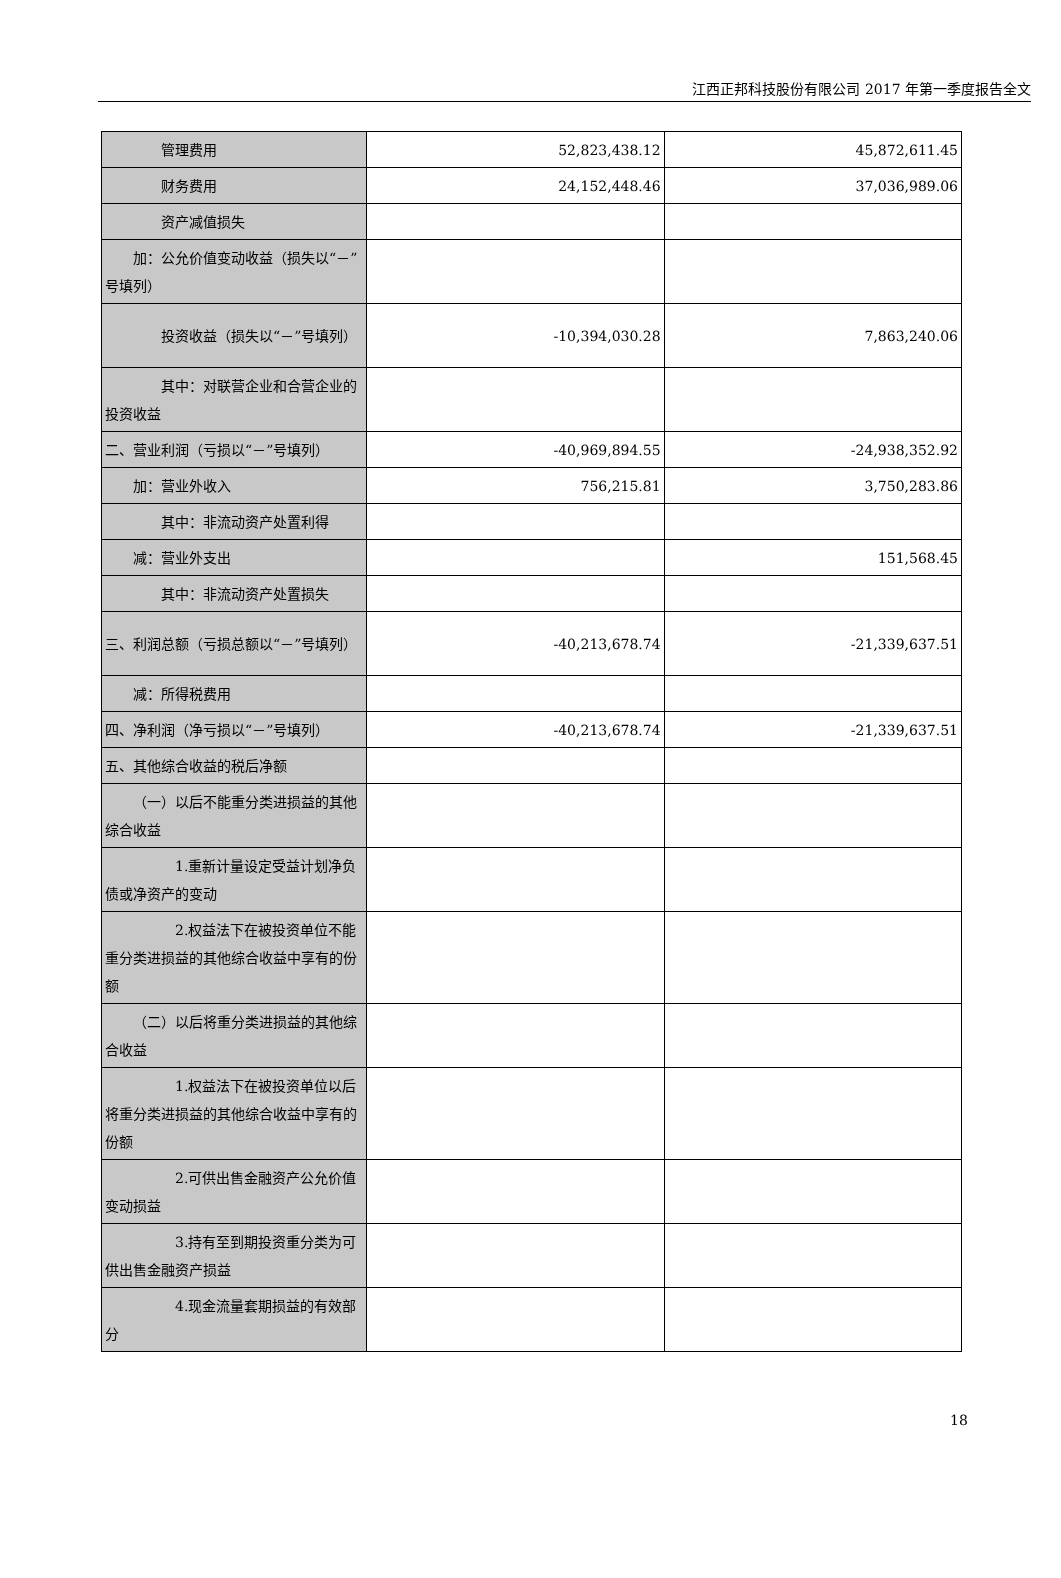江西正邦科技股份有限公司 2017 年第一季度报告全文
| 管理费用 | 52,823,438.12 | 45,872,611.45 |
| 财务费用 | 24,152,448.46 | 37,036,989.06 |
| 资产减值损失 | | |
| 加：公允价值变动收益（损失以“－”号填列） | | |
| 投资收益（损失以“－”号填列） | -10,394,030.28 | 7,863,240.06 |
| 其中：对联营企业和合营企业的投资收益 | | |
| 二、营业利润（亏损以“－”号填列） | -40,969,894.55 | -24,938,352.92 |
| 加：营业外收入 | 756,215.81 | 3,750,283.86 |
| 其中：非流动资产处置利得 | | |
| 减：营业外支出 | | 151,568.45 |
| 其中：非流动资产处置损失 | | |
| 三、利润总额（亏损总额以“－”号填列） | -40,213,678.74 | -21,339,637.51 |
| 减：所得税费用 | | |
| 四、净利润（净亏损以“－”号填列） | -40,213,678.74 | -21,339,637.51 |
| 五、其他综合收益的税后净额 | | |
| （一）以后不能重分类进损益的其他综合收益 | | |
| 1.重新计量设定受益计划净负债或净资产的变动 | | |
| 2.权益法下在被投资单位不能重分类进损益的其他综合收益中享有的份额 | | |
| （二）以后将重分类进损益的其他综合收益 | | |
| 1.权益法下在被投资单位以后将重分类进损益的其他综合收益中享有的份额 | | |
| 2.可供出售金融资产公允价值变动损益 | | |
| 3.持有至到期投资重分类为可供出售金融资产损益 | | |
| 4.现金流量套期损益的有效部分 | | |
18